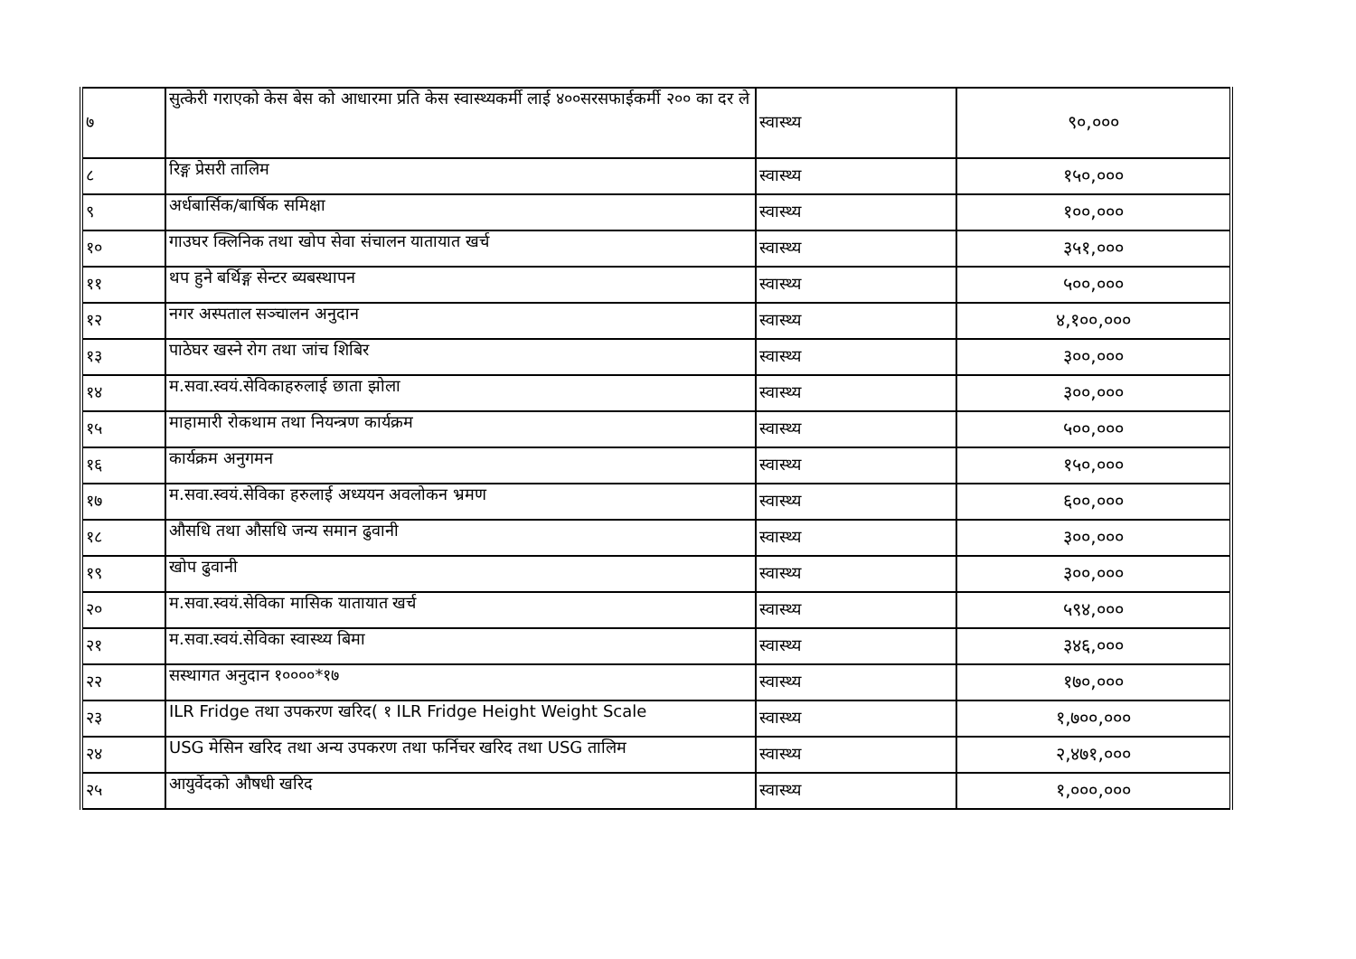| ७ | सुत्केरी गराएको केस बेस को आधारमा प्रति केस स्वास्थ्यकर्मी लाई ४००सरसफाईकर्मी २०० का दर ले | स्वास्थ्य | ९०,००० |
| ८ | रिङ्ग प्रेसरी तालिम | स्वास्थ्य | १५०,००० |
| ९ | अर्धबार्सिक/बार्षिक समिक्षा | स्वास्थ्य | १००,००० |
| १० | गाउघर क्लिनिक तथा खोप सेवा संचालन यातायात खर्च | स्वास्थ्य | ३५१,००० |
| ११ | थप हुने बर्थिङ्ग सेन्टर ब्यबस्थापन | स्वास्थ्य | ५००,००० |
| १२ | नगर अस्पताल सञ्चालन अनुदान | स्वास्थ्य | ४,१००,००० |
| १३ | पाठेघर खस्ने रोग तथा जांच शिबिर | स्वास्थ्य | ३००,००० |
| १४ | म.सवा.स्वयं.सेविकाहरुलाई छाता झोला | स्वास्थ्य | ३००,००० |
| १५ | माहामारी रोकथाम तथा नियन्त्रण कार्यक्रम | स्वास्थ्य | ५००,००० |
| १६ | कार्यक्रम अनुगमन | स्वास्थ्य | १५०,००० |
| १७ | म.सवा.स्वयं.सेविका हरुलाई अध्ययन अवलोकन भ्रमण | स्वास्थ्य | ६००,००० |
| १८ | औसधि तथा औसधि जन्य समान ढुवानी | स्वास्थ्य | ३००,००० |
| १९ | खोप ढुवानी | स्वास्थ्य | ३००,००० |
| २० | म.सवा.स्वयं.सेविका मासिक यातायात खर्च | स्वास्थ्य | ५९४,००० |
| २१ | म.सवा.स्वयं.सेविका स्वास्थ्य बिमा | स्वास्थ्य | ३४६,००० |
| २२ | सस्थागत अनुदान १००००*१७ | स्वास्थ्य | १७०,००० |
| २३ | ILR Fridge तथा उपकरण खरिद( १ ILR Fridge Height Weight Scale | स्वास्थ्य | १,७००,००० |
| २४ | USG मेसिन खरिद तथा अन्य उपकरण तथा फर्निचर खरिद तथा USG तालिम | स्वास्थ्य | २,४७१,००० |
| २५ | आयुर्वेदको औषधी खरिद | स्वास्थ्य | १,०००,००० |